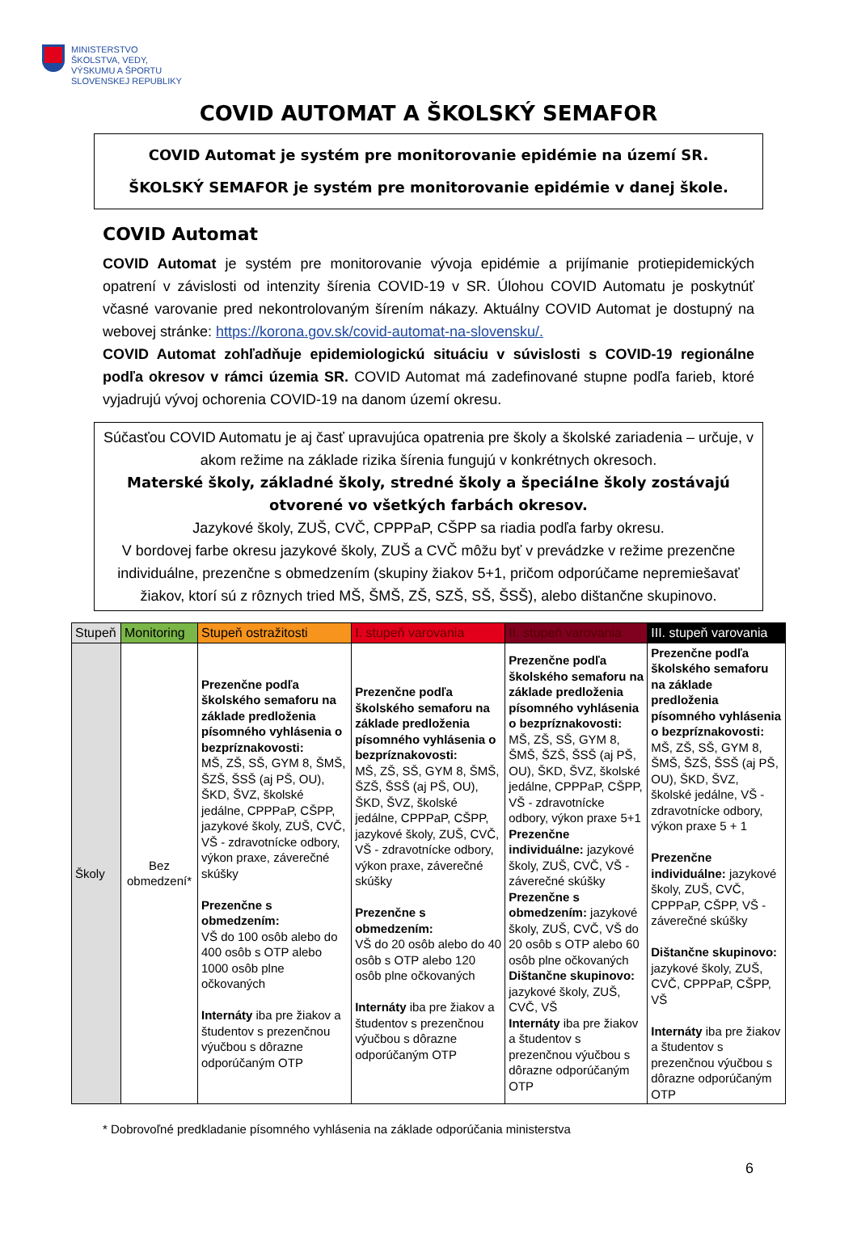MINISTERSTVO
ŠKOLSTVA, VEDY,
VÝSKUMU A ŠPORTU
SLOVENSKEJ REPUBLIKY
COVID AUTOMAT A ŠKOLSKÝ SEMAFOR
COVID Automat je systém pre monitorovanie epidémie na území SR.
ŠKOLSKÝ SEMAFOR je systém pre monitorovanie epidémie v danej škole.
COVID Automat
COVID Automat je systém pre monitorovanie vývoja epidémie a prijímanie protiepidemických opatrení v závislosti od intenzity šírenia COVID-19 v SR. Úlohou COVID Automatu je poskytnúť včasné varovanie pred nekontrolovaným šírením nákazy. Aktuálny COVID Automat je dostupný na webovej stránke: https://korona.gov.sk/covid-automat-na-slovensku/.
COVID Automat zohľadňuje epidemiologickú situáciu v súvislosti s COVID-19 regionálne podľa okresov v rámci územia SR. COVID Automat má zadefinované stupne podľa farieb, ktoré vyjadrujú vývoj ochorenia COVID-19 na danom území okresu.
Súčasťou COVID Automatu je aj časť upravujúca opatrenia pre školy a školské zariadenia – určuje, v akom režime na základe rizika šírenia fungujú v konkrétnych okresoch.
Materské školy, základné školy, stredné školy a špeciálne školy zostávajú otvorené vo všetkých farbách okresov.
Jazykové školy, ZUŠ, CVČ, CPPPaP, CŠPP sa riadia podľa farby okresu.
V bordovej farbe okresu jazykové školy, ZUŠ a CVČ môžu byť v prevádzke v režime prezenčne individuálne, prezenčne s obmedzením (skupiny žiakov 5+1, pričom odporúčame nepremiešavať žiakov, ktorí sú z rôznych tried MŠ, ŠMŠ, ZŠ, SZŠ, SŠ, ŠSŠ), alebo dištančne skupinovo.
| Stupeň | Monitoring | Stupeň ostražitosti | I. stupeň varovania | II. stupeň varovania | III. stupeň varovania |
| --- | --- | --- | --- | --- | --- |
| Školy | Bez obmedzení* | Prezenčne podľa školského semaforu na základe predloženia písomného vyhlásenia o bezpríznakovosti: MŠ, ZŠ, SŠ, GYM 8, ŠMŠ, ŠZŠ, ŠSŠ (aj PŠ, OU), ŠKD, ŠVZ, školské jedálne, CPPPaP, CŠPP, jazykové školy, ZUŠ, CVČ, VŠ - zdravotnícke odbory, výkon praxe, záverečné skúšky Prezenčne s obmedzením: VŠ do 100 osôb alebo do 400 osôb s OTP alebo 1000 osôb plne očkovaných Internáty iba pre žiakov a študentov s prezenčnou výučbou s dôrazne odporúčaným OTP | Prezenčne podľa školského semaforu na základe predloženia písomného vyhlásenia o bezpríznakovosti: MŠ, ZŠ, SŠ, GYM 8, ŠMŠ, ŠZŠ, ŠSŠ (aj PŠ, OU), ŠKD, ŠVZ, školské jedálne, CPPPaP, CŠPP, jazykové školy, ZUŠ, CVČ, VŠ - zdravotnícke odbory, výkon praxe, záverečné skúšky Prezenčne s obmedzením: VŠ do 20 osôb alebo do 40 osôb s OTP alebo 120 osôb plne očkovaných Internáty iba pre žiakov a študentov s prezenčnou výučbou s dôrazne odporúčaným OTP | Prezenčne podľa školského semaforu na základe predloženia písomného vyhlásenia o bezpríznakovosti: MŠ, ZŠ, SŠ, GYM 8, ŠMŠ, ŠZŠ, ŠSŠ (aj PŠ, OU), ŠKD, ŠVZ, školské jedálne, CPPPaP, CŠPP, VŠ - zdravotnícke odbory, výkon praxe 5+1 Prezenčne individuálne: jazykové školy, ZUŠ, CVČ, VŠ - záverečné skúšky Prezenčne s obmedzením: jazykové školy, ZUŠ, CVČ, VŠ do 20 osôb s OTP alebo 60 osôb plne očkovaných Dištančne skupinovo: jazykové školy, ZUŠ, CVČ, VŠ Internáty iba pre žiakov a študentov s prezenčnou výučbou s dôrazne odporúčaným OTP | Prezenčne podľa školského semaforu na základe predloženia písomného vyhlásenia o bezpríznakovosti: MŠ, ZŠ, SŠ, GYM 8, ŠMŠ, ŠZŠ, ŠSŠ (aj PŠ, OU), ŠKD, ŠVZ, školské jedálne, VŠ - zdravotnícke odbory, výkon praxe 5 + 1 Prezenčne individuálne: jazykové školy, ZUŠ, CVČ, CPPPaP, CŠPP, VŠ - záverečné skúšky Dištančne skupinovo: jazykové školy, ZUŠ, CVČ, CPPPaP, CŠPP, VŠ Internáty iba pre žiakov a študentov s prezenčnou výučbou s dôrazne odporúčaným OTP |
* Dobrovoľné predkladanie písomného vyhlásenia na základe odporúčania ministerstva
6